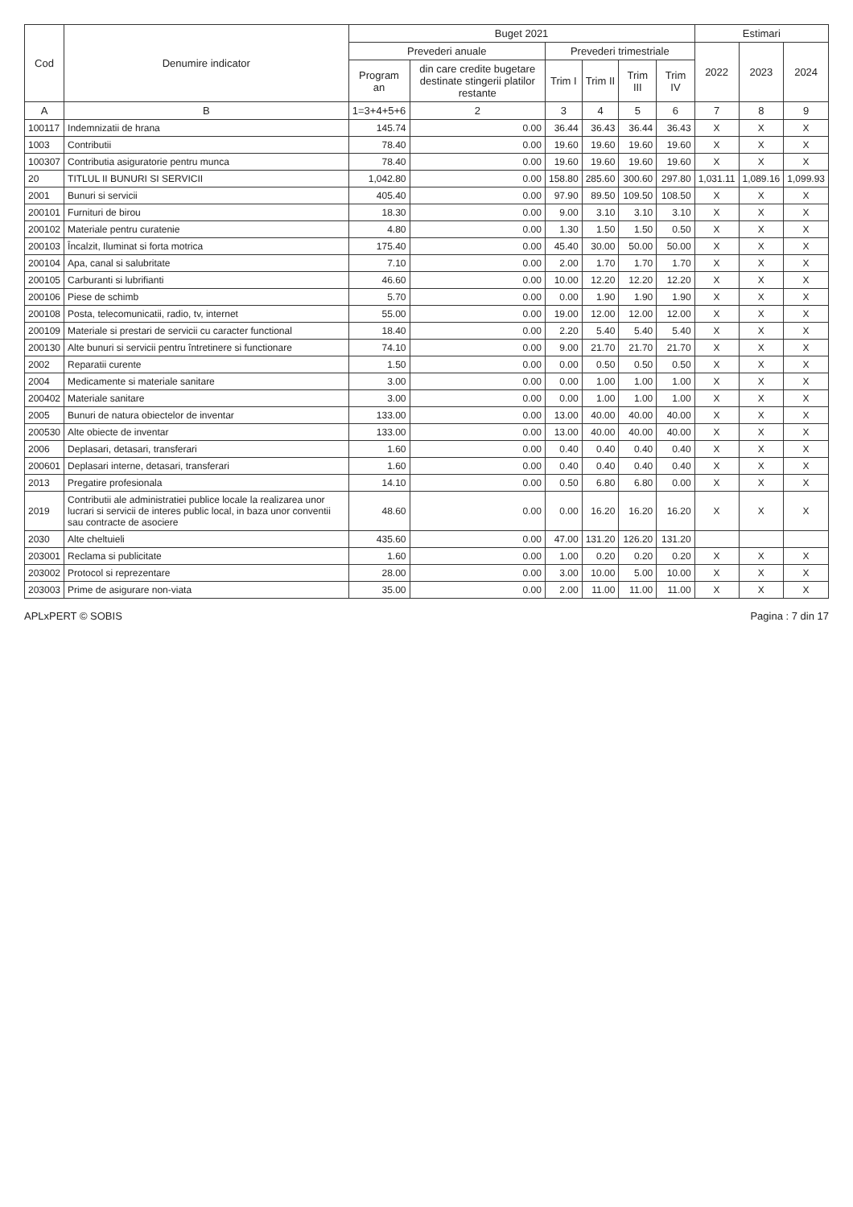| Cod | Denumire indicator | Buget 2021 | | | | | | Estimari | | |
| --- | --- | --- | --- | --- | --- | --- | --- | --- | --- | --- |
| | | Prevederi anuale | | Prevederi trimestriale | | | | 2022 | 2023 | 2024 |
| | | Program an | din care credite bugetare destinate stingerii platilor restante | Trim I | Trim II | Trim III | Trim IV | | | |
| A | B | 1=3+4+5+6 | 2 | 3 | 4 | 5 | 6 | 7 | 8 | 9 |
| 100117 | Indemnizatii de hrana | 145.74 | 0.00 | 36.44 | 36.43 | 36.44 | 36.43 | X | X | X |
| 1003 | Contributii | 78.40 | 0.00 | 19.60 | 19.60 | 19.60 | 19.60 | X | X | X |
| 100307 | Contributia asiguratorie pentru munca | 78.40 | 0.00 | 19.60 | 19.60 | 19.60 | 19.60 | X | X | X |
| 20 | TITLUL II BUNURI SI SERVICII | 1,042.80 | 0.00 | 158.80 | 285.60 | 300.60 | 297.80 | 1,031.11 | 1,089.16 | 1,099.93 |
| 2001 | Bunuri si servicii | 405.40 | 0.00 | 97.90 | 89.50 | 109.50 | 108.50 | X | X | X |
| 200101 | Furnituri de birou | 18.30 | 0.00 | 9.00 | 3.10 | 3.10 | 3.10 | X | X | X |
| 200102 | Materiale pentru curatenie | 4.80 | 0.00 | 1.30 | 1.50 | 1.50 | 0.50 | X | X | X |
| 200103 | Încalzit, Iluminat si forta motrica | 175.40 | 0.00 | 45.40 | 30.00 | 50.00 | 50.00 | X | X | X |
| 200104 | Apa, canal si salubritate | 7.10 | 0.00 | 2.00 | 1.70 | 1.70 | 1.70 | X | X | X |
| 200105 | Carburanti si lubrifianti | 46.60 | 0.00 | 10.00 | 12.20 | 12.20 | 12.20 | X | X | X |
| 200106 | Piese de schimb | 5.70 | 0.00 | 0.00 | 1.90 | 1.90 | 1.90 | X | X | X |
| 200108 | Posta, telecomunicatii, radio, tv, internet | 55.00 | 0.00 | 19.00 | 12.00 | 12.00 | 12.00 | X | X | X |
| 200109 | Materiale si prestari de servicii cu caracter functional | 18.40 | 0.00 | 2.20 | 5.40 | 5.40 | 5.40 | X | X | X |
| 200130 | Alte bunuri si servicii pentru întretinere si functionare | 74.10 | 0.00 | 9.00 | 21.70 | 21.70 | 21.70 | X | X | X |
| 2002 | Reparatii curente | 1.50 | 0.00 | 0.00 | 0.50 | 0.50 | 0.50 | X | X | X |
| 2004 | Medicamente si materiale sanitare | 3.00 | 0.00 | 0.00 | 1.00 | 1.00 | 1.00 | X | X | X |
| 200402 | Materiale sanitare | 3.00 | 0.00 | 0.00 | 1.00 | 1.00 | 1.00 | X | X | X |
| 2005 | Bunuri de natura obiectelor de inventar | 133.00 | 0.00 | 13.00 | 40.00 | 40.00 | 40.00 | X | X | X |
| 200530 | Alte obiecte de inventar | 133.00 | 0.00 | 13.00 | 40.00 | 40.00 | 40.00 | X | X | X |
| 2006 | Deplasari, detasari, transferari | 1.60 | 0.00 | 0.40 | 0.40 | 0.40 | 0.40 | X | X | X |
| 200601 | Deplasari interne, detasari, transferari | 1.60 | 0.00 | 0.40 | 0.40 | 0.40 | 0.40 | X | X | X |
| 2013 | Pregatire profesionala | 14.10 | 0.00 | 0.50 | 6.80 | 6.80 | 0.00 | X | X | X |
| 2019 | Contributii ale administratiei publice locale la realizarea unor lucrari si servicii de interes public local, in baza unor conventii sau contracte de asociere | 48.60 | 0.00 | 0.00 | 16.20 | 16.20 | 16.20 | X | X | X |
| 2030 | Alte cheltuieli | 435.60 | 0.00 | 47.00 | 131.20 | 126.20 | 131.20 | | | |
| 203001 | Reclama si publicitate | 1.60 | 0.00 | 1.00 | 0.20 | 0.20 | 0.20 | X | X | X |
| 203002 | Protocol si reprezentare | 28.00 | 0.00 | 3.00 | 10.00 | 5.00 | 10.00 | X | X | X |
| 203003 | Prime de asigurare non-viata | 35.00 | 0.00 | 2.00 | 11.00 | 11.00 | 11.00 | X | X | X |
APLxPERT © SOBIS Pagina : 7 din 17